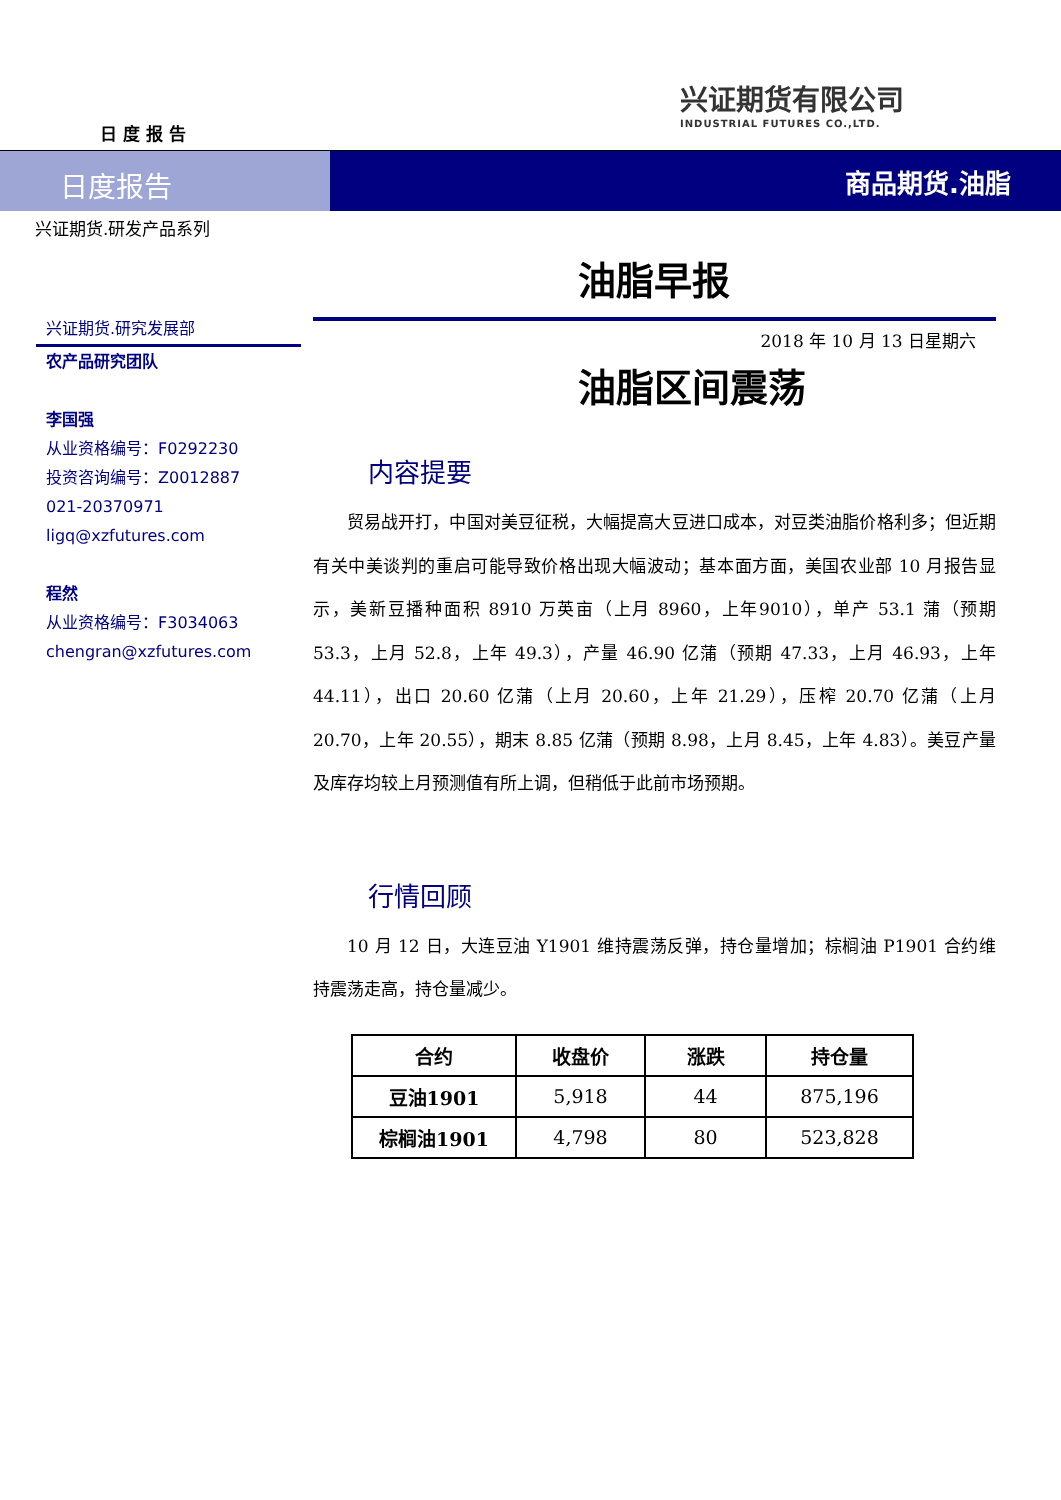日 度 报 告
兴证期货有限公司
INDUSTRIAL FUTURES CO.,LTD.
日度报告 商品期货.油脂
兴证期货.研发产品系列
兴证期货.研究发展部
农产品研究团队
李国强
从业资格编号：F0292230
投资咨询编号：Z0012887
021-20370971
ligq@xzfutures.com
程然
从业资格编号：F3034063
chengran@xzfutures.com
油脂早报
2018 年 10 月 13 日星期六
油脂区间震荡
内容提要
贸易战开打，中国对美豆征税，大幅提高大豆进口成本，对豆类油脂价格利多；但近期有关中美谈判的重启可能导致价格出现大幅波动；基本面方面，美国农业部 10 月报告显示，美新豆播种面积 8910 万英亩（上月 8960，上年9010），单产 53.1 蒲（预期 53.3，上月 52.8，上年 49.3），产量 46.90 亿蒲（预期 47.33，上月 46.93，上年 44.11），出口 20.60 亿蒲（上月 20.60，上年 21.29），压榨 20.70 亿蒲（上月 20.70，上年 20.55），期末 8.85 亿蒲（预期 8.98，上月 8.45，上年 4.83）。美豆产量及库存均较上月预测值有所上调，但稍低于此前市场预期。
行情回顾
10 月 12 日，大连豆油 Y1901 维持震荡反弹，持仓量增加；棕榈油 P1901 合约维持震荡走高，持仓量减少。
| 合约 | 收盘价 | 涨跌 | 持仓量 |
| --- | --- | --- | --- |
| 豆油1901 | 5,918 | 44 | 875,196 |
| 棕榈油1901 | 4,798 | 80 | 523,828 |